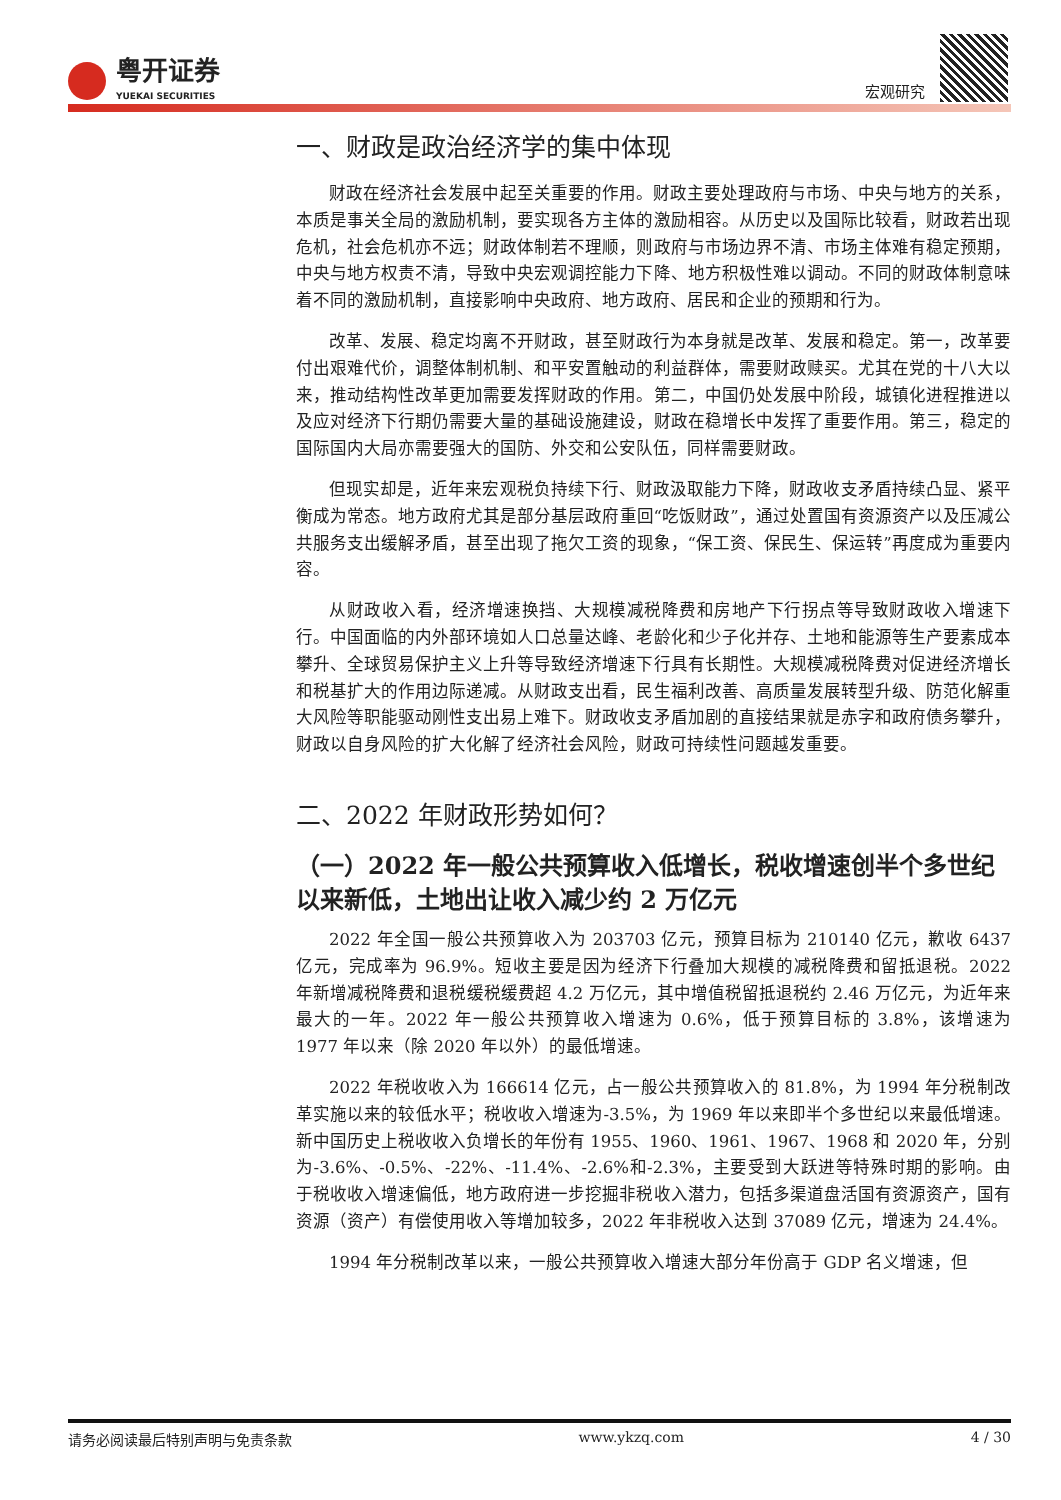粤开证券
YUEKAI SECURITIES
宏观研究
一、财政是政治经济学的集中体现
财政在经济社会发展中起至关重要的作用。财政主要处理政府与市场、中央与地方的关系，本质是事关全局的激励机制，要实现各方主体的激励相容。从历史以及国际比较看，财政若出现危机，社会危机亦不远；财政体制若不理顺，则政府与市场边界不清、市场主体难有稳定预期，中央与地方权责不清，导致中央宏观调控能力下降、地方积极性难以调动。不同的财政体制意味着不同的激励机制，直接影响中央政府、地方政府、居民和企业的预期和行为。
改革、发展、稳定均离不开财政，甚至财政行为本身就是改革、发展和稳定。第一，改革要付出艰难代价，调整体制机制、和平安置触动的利益群体，需要财政赎买。尤其在党的十八大以来，推动结构性改革更加需要发挥财政的作用。第二，中国仍处发展中阶段，城镇化进程推进以及应对经济下行期仍需要大量的基础设施建设，财政在稳增长中发挥了重要作用。第三，稳定的国际国内大局亦需要强大的国防、外交和公安队伍，同样需要财政。
但现实却是，近年来宏观税负持续下行、财政汲取能力下降，财政收支矛盾持续凸显、紧平衡成为常态。地方政府尤其是部分基层政府重回“吃饭财政”，通过处置国有资源资产以及压减公共服务支出缓解矛盾，甚至出现了拖欠工资的现象，“保工资、保民生、保运转”再度成为重要内容。
从财政收入看，经济增速换挡、大规模减税降费和房地产下行拐点等导致财政收入增速下行。中国面临的内外部环境如人口总量达峰、老龄化和少子化并存、土地和能源等生产要素成本攀升、全球贸易保护主义上升等导致经济增速下行具有长期性。大规模减税降费对促进经济增长和税基扩大的作用边际递减。从财政支出看，民生福利改善、高质量发展转型升级、防范化解重大风险等职能驱动刚性支出易上难下。财政收支矛盾加剧的直接结果就是赤字和政府债务攀升，财政以自身风险的扩大化解了经济社会风险，财政可持续性问题越发重要。
二、2022 年财政形势如何？
（一）2022 年一般公共预算收入低增长，税收增速创半个多世纪以来新低，土地出让收入减少约 2 万亿元
2022 年全国一般公共预算收入为 203703 亿元，预算目标为 210140 亿元，歉收 6437 亿元，完成率为 96.9%。短收主要是因为经济下行叠加大规模的减税降费和留抵退税。2022 年新增减税降费和退税缓税缓费超 4.2 万亿元，其中增值税留抵退税约 2.46 万亿元，为近年来最大的一年。2022 年一般公共预算收入增速为 0.6%，低于预算目标的 3.8%，该增速为 1977 年以来（除 2020 年以外）的最低增速。
2022 年税收收入为 166614 亿元，占一般公共预算收入的 81.8%，为 1994 年分税制改革实施以来的较低水平；税收收入增速为-3.5%，为 1969 年以来即半个多世纪以来最低增速。新中国历史上税收收入负增长的年份有 1955、1960、1961、1967、1968 和 2020 年，分别为-3.6%、-0.5%、-22%、-11.4%、-2.6%和-2.3%，主要受到大跃进等特殊时期的影响。由于税收收入增速偏低，地方政府进一步挖掘非税收入潜力，包括多渠道盘活国有资源资产，国有资源（资产）有偿使用收入等增加较多，2022 年非税收入达到 37089 亿元，增速为 24.4%。
1994 年分税制改革以来，一般公共预算收入增速大部分年份高于 GDP 名义增速，但
请务必阅读最后特别声明与免责条款 www.ykzq.com 4 / 30